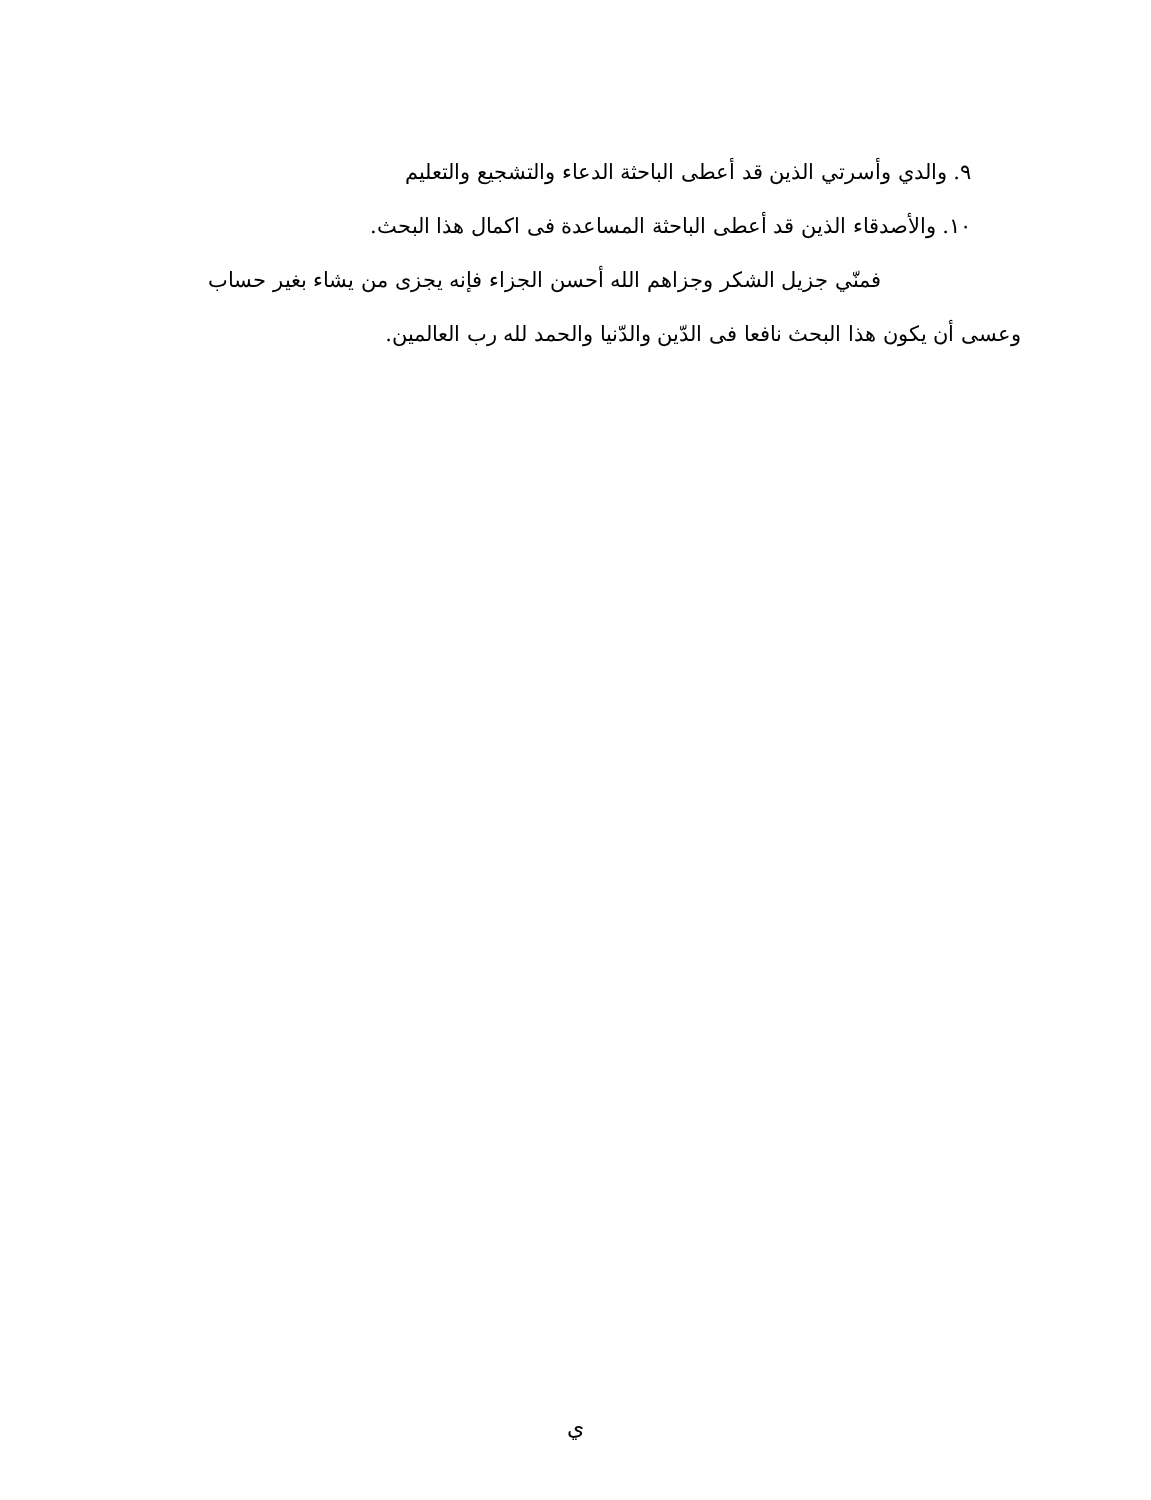٩. والدي وأسرتي الذين قد أعطى الباحثة الدعاء والتشجيع والتعليم
١٠. والأصدقاء الذين قد أعطى الباحثة المساعدة فى اكمال هذا البحث.
فمنّي جزيل الشكر وجزاهم الله أحسن الجزاء فإنه يجزى من يشاء بغير حساب وعسى أن يكون هذا البحث نافعا فى الدّين والدّنيا والحمد لله رب العالمين.
ي